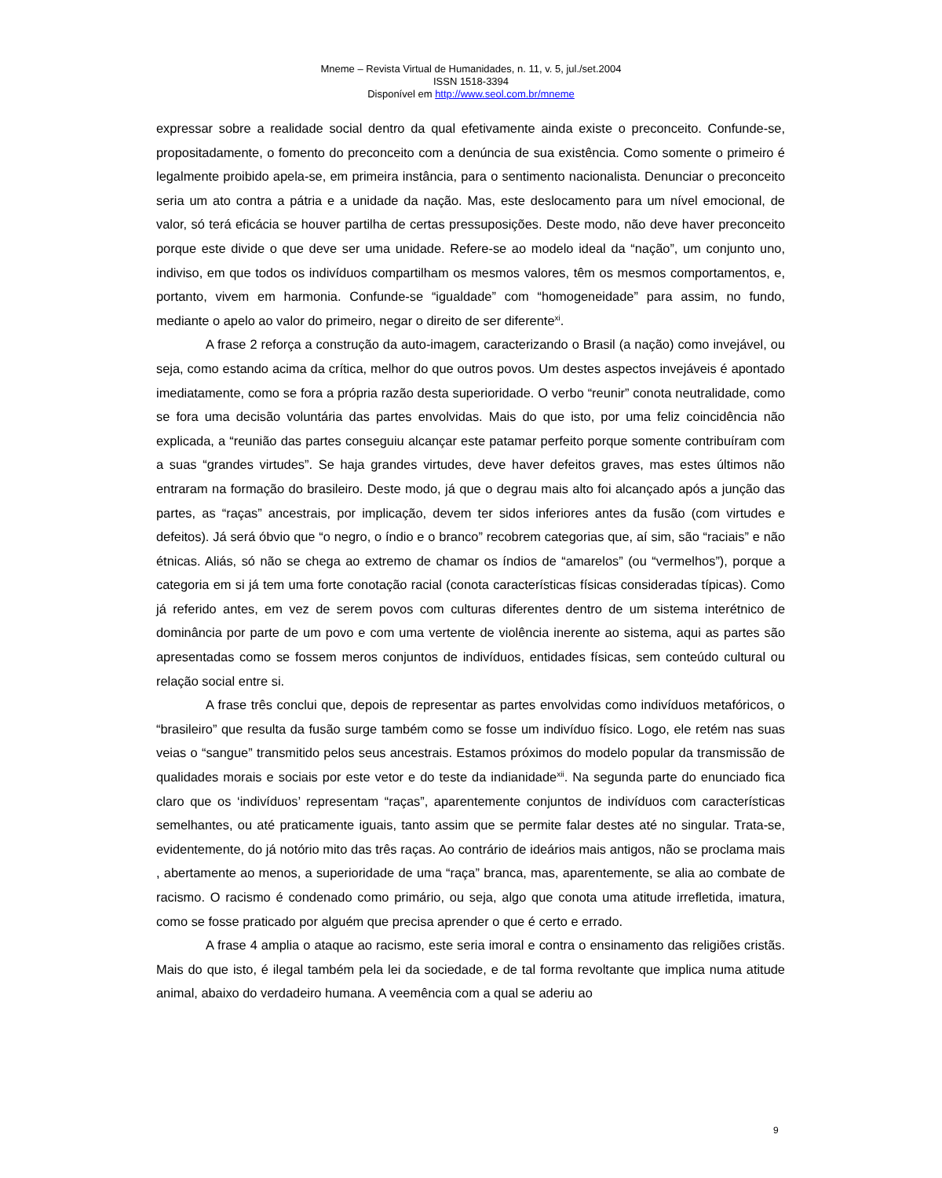Mneme – Revista Virtual de Humanidades, n. 11, v. 5, jul./set.2004
ISSN 1518-3394
Disponível em http://www.seol.com.br/mneme
expressar sobre a realidade social dentro da qual efetivamente ainda existe o preconceito. Confunde-se, propositadamente, o fomento do preconceito com a denúncia de sua existência. Como somente o primeiro é legalmente proibido apela-se, em primeira instância, para o sentimento nacionalista. Denunciar o preconceito seria um ato contra a pátria e a unidade da nação. Mas, este deslocamento para um nível emocional, de valor, só terá eficácia se houver partilha de certas pressuposições. Deste modo, não deve haver preconceito porque este divide o que deve ser uma unidade. Refere-se ao modelo ideal da “nação”, um conjunto uno, indiviso, em que todos os indivíduos compartilham os mesmos valores, têm os mesmos comportamentos, e, portanto, vivem em harmonia. Confunde-se “igualdade” com “homogeneidade” para assim, no fundo, mediante o apelo ao valor do primeiro, negar o direito de ser diferente<sup>xi</sup>.
A frase 2 reforça a construção da auto-imagem, caracterizando o Brasil (a nação) como invejável, ou seja, como estando acima da crítica, melhor do que outros povos. Um destes aspectos invejáveis é apontado imediatamente, como se fora a própria razão desta superioridade. O verbo “reunir” conota neutralidade, como se fora uma decisão voluntária das partes envolvidas. Mais do que isto, por uma feliz coincidência não explicada, a “reunião das partes conseguiu alcançar este patamar perfeito porque somente contribuíram com a suas “grandes virtudes”. Se haja grandes virtudes, deve haver defeitos graves, mas estes últimos não entraram na formação do brasileiro. Deste modo, já que o degrau mais alto foi alcançado após a junção das partes, as “raças” ancestrais, por implicação, devem ter sidos inferiores antes da fusão (com virtudes e defeitos). Já será óbvio que “o negro, o índio e o branco” recobrem categorias que, aí sim, são “raciais” e não étnicas. Aliás, só não se chega ao extremo de chamar os índios de “amarelos” (ou “vermelhos”), porque a categoria em si já tem uma forte conotação racial (conota características físicas consideradas típicas). Como já referido antes, em vez de serem povos com culturas diferentes dentro de um sistema interétnico de dominância por parte de um povo e com uma vertente de violência inerente ao sistema, aqui as partes são apresentadas como se fossem meros conjuntos de indivíduos, entidades físicas, sem conteúdo cultural ou relação social entre si.
A frase três conclui que, depois de representar as partes envolvidas como indivíduos metafóricos, o “brasileiro” que resulta da fusão surge também como se fosse um indivíduo físico. Logo, ele retém nas suas veias o “sangue” transmitido pelos seus ancestrais. Estamos próximos do modelo popular da transmissão de qualidades morais e sociais por este vetor e do teste da indianidade<sup>xii</sup>. Na segunda parte do enunciado fica claro que os ‘indivíduos’ representam “raças”, aparentemente conjuntos de indivíduos com características semelhantes, ou até praticamente iguais, tanto assim que se permite falar destes até no singular. Trata-se, evidentemente, do já notório mito das três raças. Ao contrário de ideários mais antigos, não se proclama mais , abertamente ao menos, a superioridade de uma “raça” branca, mas, aparentemente, se alia ao combate de racismo. O racismo é condenado como primário, ou seja, algo que conota uma atitude irrefletida, imatura, como se fosse praticado por alguém que precisa aprender o que é certo e errado.
A frase 4 amplia o ataque ao racismo, este seria imoral e contra o ensinamento das religiões cristãs. Mais do que isto, é ilegal também pela lei da sociedade, e de tal forma revoltante que implica numa atitude animal, abaixo do verdadeiro humana. A veemência com a qual se aderiu ao
9